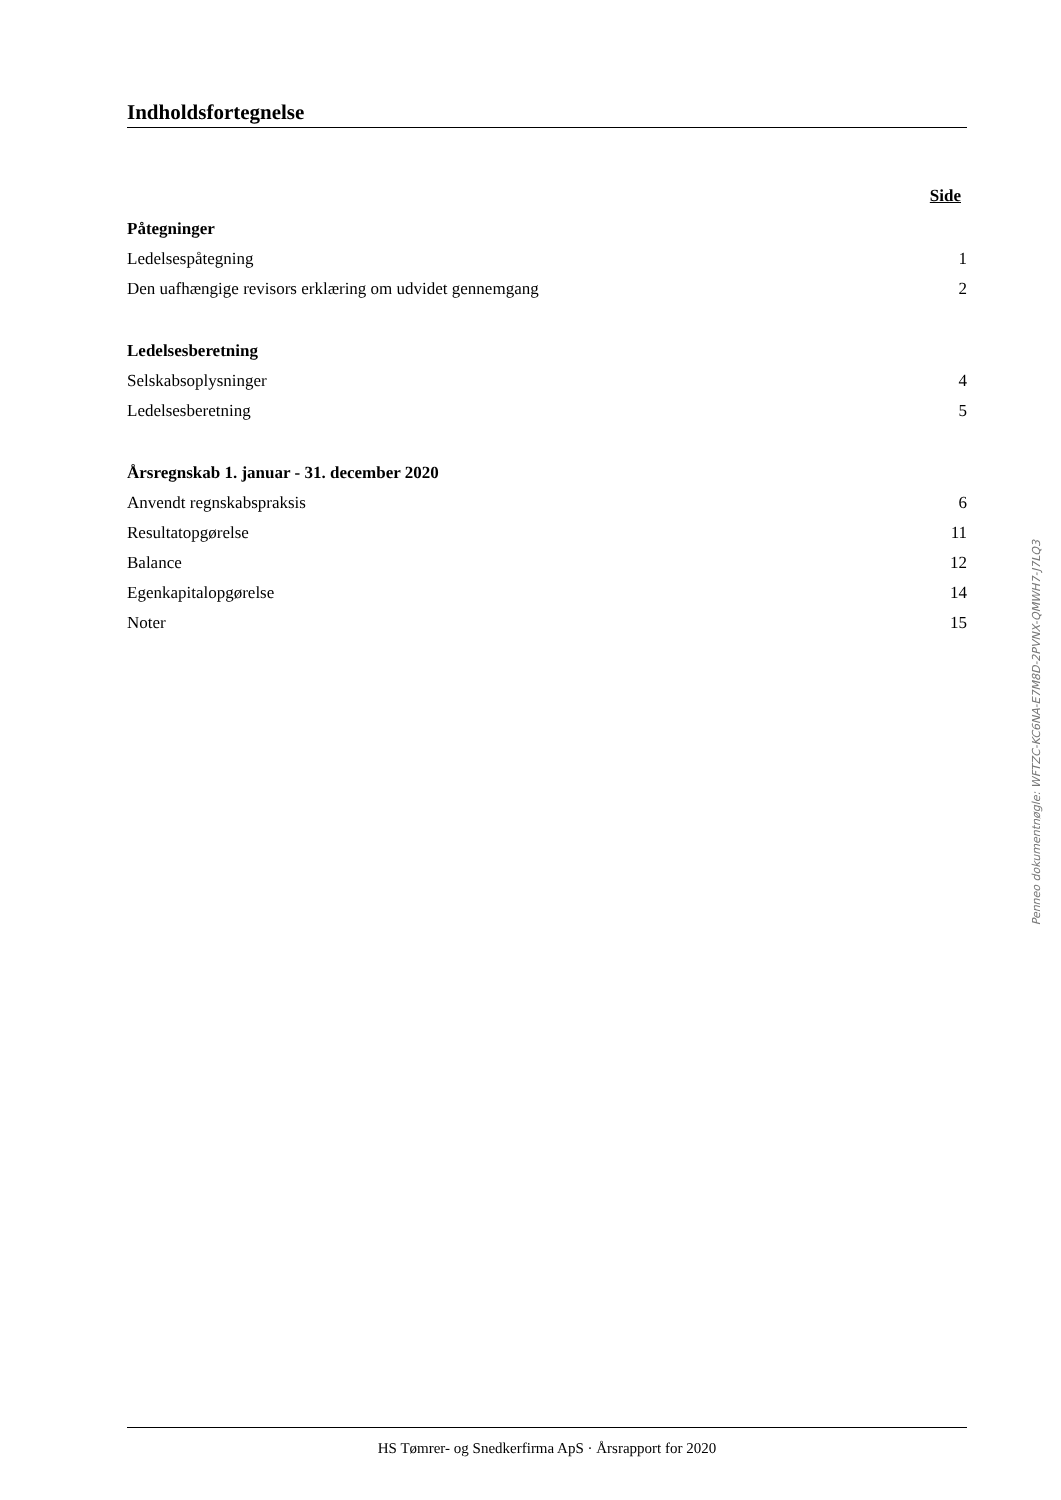Indholdsfortegnelse
Side
Påtegninger
Ledelsespåtegning 1
Den uafhængige revisors erklæring om udvidet gennemgang 2
Ledelsesberetning
Selskabsoplysninger 4
Ledelsesberetning 5
Årsregnskab 1. januar - 31. december 2020
Anvendt regnskabspraksis 6
Resultatopgørelse 11
Balance 12
Egenkapitalopgørelse 14
Noter 15
Penneo dokumentnøgle: WFTZC-KC6NA-E7M8D-2PVNX-QMWH7-J7LQ3
HS Tømrer- og Snedkerfirma ApS · Årsrapport for 2020